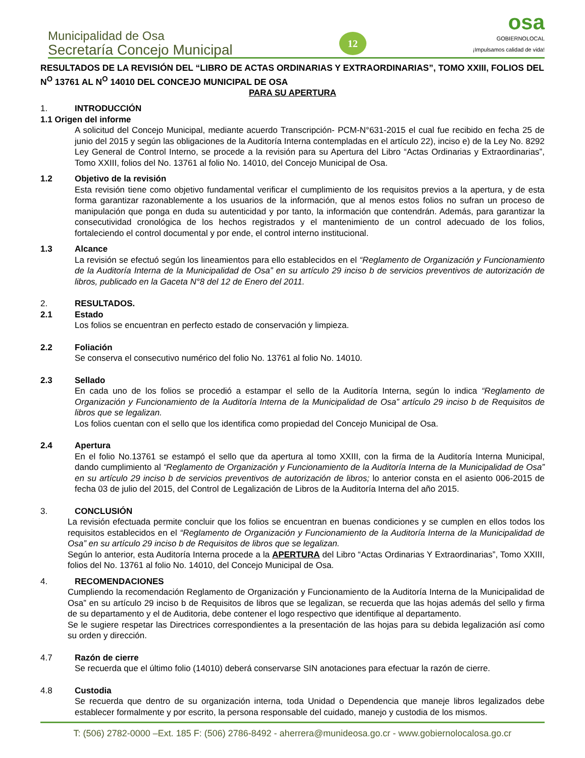Municipalidad de Osa
Secretaría Concejo Municipal
12
osa
GOBIERNOLOCAL
¡Impulsamos calidad de vida!
RESULTADOS DE LA REVISIÓN DEL “LIBRO DE ACTAS ORDINARIAS Y EXTRAORDINARIAS”, TOMO XXIII, FOLIOS DEL N<sup>O</sup> 13761 AL N<sup>O</sup> 14010 DEL CONCEJO MUNICIPAL DE OSA
PARA SU APERTURA
1. INTRODUCCIÓN
1.1 Origen del informe
A solicitud del Concejo Municipal, mediante acuerdo Transcripción- PCM-N°631-2015 el cual fue recibido en fecha 25 de junio del 2015 y según las obligaciones de la Auditoría Interna contempladas en el artículo 22), inciso e) de la Ley No. 8292 Ley General de Control Interno, se procede a la revisión para su Apertura del Libro “Actas Ordinarias y Extraordinarias”, Tomo XXIII, folios del No. 13761 al folio No. 14010, del Concejo Municipal de Osa.
1.2 Objetivo de la revisión
Esta revisión tiene como objetivo fundamental verificar el cumplimiento de los requisitos previos a la apertura, y de esta forma garantizar razonablemente a los usuarios de la información, que al menos estos folios no sufran un proceso de manipulación que ponga en duda su autenticidad y por tanto, la información que contendrán. Además, para garantizar la consecutividad cronológica de los hechos registrados y el mantenimiento de un control adecuado de los folios, fortaleciendo el control documental y por ende, el control interno institucional.
1.3 Alcance
La revisión se efectuó según los lineamientos para ello establecidos en el “Reglamento de Organización y Funcionamiento de la Auditoría Interna de la Municipalidad de Osa” en su artículo 29 inciso b de servicios preventivos de autorización de libros, publicado en la Gaceta N°8 del 12 de Enero del 2011.
2. RESULTADOS.
2.1 Estado
Los folios se encuentran en perfecto estado de conservación y limpieza.
2.2 Foliación
Se conserva el consecutivo numérico del folio No. 13761 al folio No. 14010.
2.3 Sellado
En cada uno de los folios se procedió a estampar el sello de la Auditoría Interna, según lo indica “Reglamento de Organización y Funcionamiento de la Auditoría Interna de la Municipalidad de Osa” artículo 29 inciso b de Requisitos de libros que se legalizan.
Los folios cuentan con el sello que los identifica como propiedad del Concejo Municipal de Osa.
2.4 Apertura
En el folio No.13761 se estampó el sello que da apertura al tomo XXIII, con la firma de la Auditoría Interna Municipal, dando cumplimiento al “Reglamento de Organización y Funcionamiento de la Auditoría Interna de la Municipalidad de Osa” en su artículo 29 inciso b de servicios preventivos de autorización de libros; lo anterior consta en el asiento 006-2015 de fecha 03 de julio del 2015, del Control de Legalización de Libros de la Auditoría Interna del año 2015.
3. CONCLUSIÓN
La revisión efectuada permite concluir que los folios se encuentran en buenas condiciones y se cumplen en ellos todos los requisitos establecidos en el “Reglamento de Organización y Funcionamiento de la Auditoría Interna de la Municipalidad de Osa” en su artículo 29 inciso b de Requisitos de libros que se legalizan.
Según lo anterior, esta Auditoría Interna procede a la APERTURA del Libro “Actas Ordinarias Y Extraordinarias”, Tomo XXIII, folios del No. 13761 al folio No. 14010, del Concejo Municipal de Osa.
4. RECOMENDACIONES
Cumpliendo la recomendación Reglamento de Organización y Funcionamiento de la Auditoría Interna de la Municipalidad de Osa” en su artículo 29 inciso b de Requisitos de libros que se legalizan, se recuerda que las hojas además del sello y firma de su departamento y el de Auditoria, debe contener el logo respectivo que identifique al departamento.
Se le sugiere respetar las Directrices correspondientes a la presentación de las hojas para su debida legalización así como su orden y dirección.
4.7 Razón de cierre
Se recuerda que el último folio (14010) deberá conservarse SIN anotaciones para efectuar la razón de cierre.
4.8 Custodia
Se recuerda que dentro de su organización interna, toda Unidad o Dependencia que maneje libros legalizados debe establecer formalmente y por escrito, la persona responsable del cuidado, manejo y custodia de los mismos.
T: (506) 2782-0000 –Ext. 185 F: (506) 2786-8492 - aherrera@munideosa.go.cr - www.gobiernolocalosa.go.cr